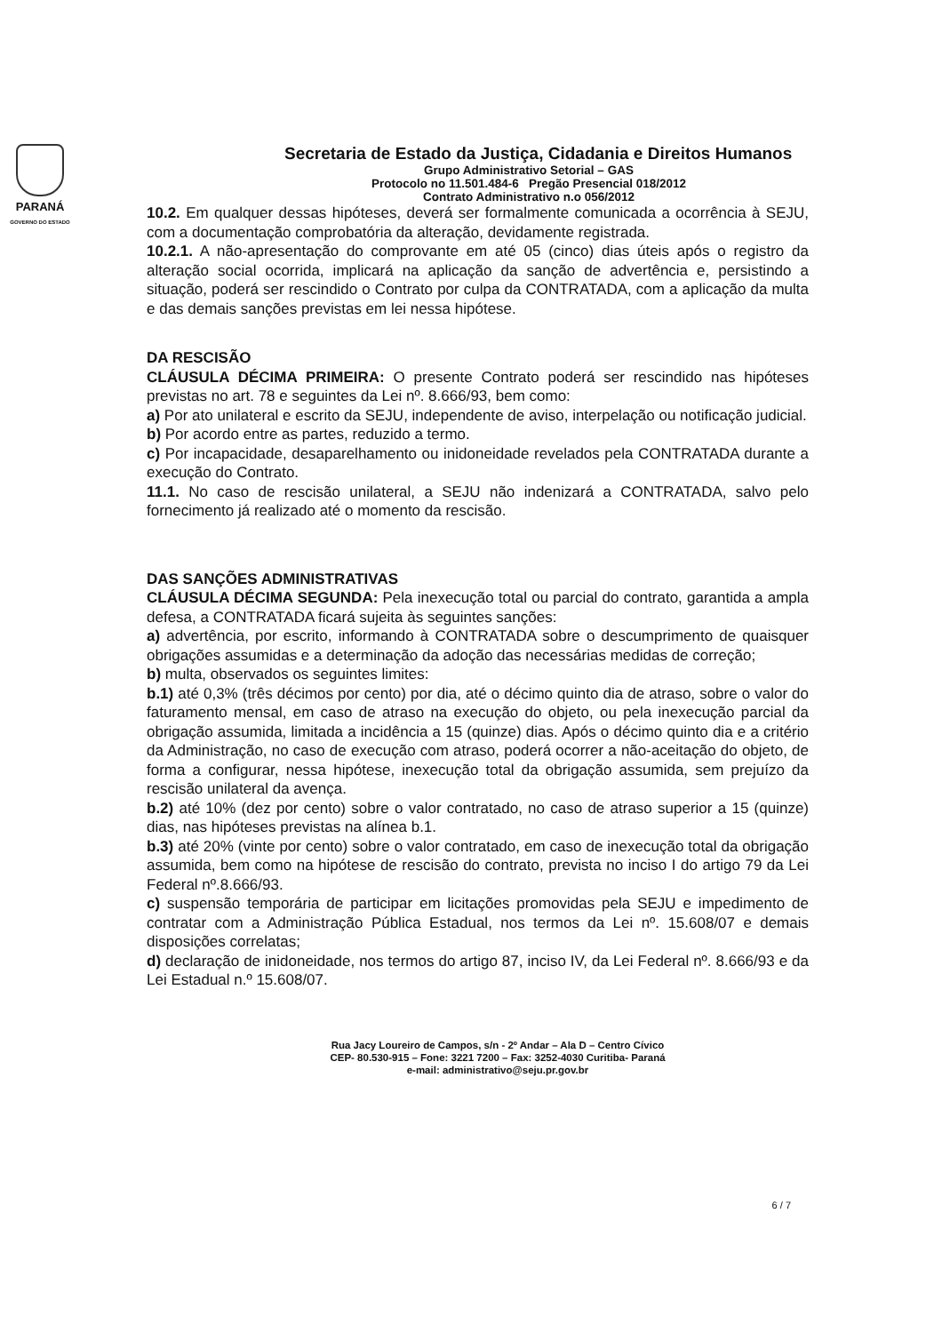PARANÁ
GOVERNO DO ESTADO
Secretaria de Estado da Justiça, Cidadania e Direitos Humanos
Grupo Administrativo Setorial – GAS
Protocolo no 11.501.484-6 Pregão Presencial 018/2012
Contrato Administrativo n.o 056/2012
10.2. Em qualquer dessas hipóteses, deverá ser formalmente comunicada a ocorrência à SEJU, com a documentação comprobatória da alteração, devidamente registrada.
10.2.1. A não-apresentação do comprovante em até 05 (cinco) dias úteis após o registro da alteração social ocorrida, implicará na aplicação da sanção de advertência e, persistindo a situação, poderá ser rescindido o Contrato por culpa da CONTRATADA, com a aplicação da multa e das demais sanções previstas em lei nessa hipótese.
DA RESCISÃO
CLÁUSULA DÉCIMA PRIMEIRA: O presente Contrato poderá ser rescindido nas hipóteses previstas no art. 78 e seguintes da Lei nº. 8.666/93, bem como:
a) Por ato unilateral e escrito da SEJU, independente de aviso, interpelação ou notificação judicial.
b) Por acordo entre as partes, reduzido a termo.
c) Por incapacidade, desaparelhamento ou inidoneidade revelados pela CONTRATADA durante a execução do Contrato.
11.1. No caso de rescisão unilateral, a SEJU não indenizará a CONTRATADA, salvo pelo fornecimento já realizado até o momento da rescisão.
DAS SANÇÕES ADMINISTRATIVAS
CLÁUSULA DÉCIMA SEGUNDA: Pela inexecução total ou parcial do contrato, garantida a ampla defesa, a CONTRATADA ficará sujeita às seguintes sanções:
a) advertência, por escrito, informando à CONTRATADA sobre o descumprimento de quaisquer obrigações assumidas e a determinação da adoção das necessárias medidas de correção;
b) multa, observados os seguintes limites:
b.1) até 0,3% (três décimos por cento) por dia, até o décimo quinto dia de atraso, sobre o valor do faturamento mensal, em caso de atraso na execução do objeto, ou pela inexecução parcial da obrigação assumida, limitada a incidência a 15 (quinze) dias. Após o décimo quinto dia e a critério da Administração, no caso de execução com atraso, poderá ocorrer a não-aceitação do objeto, de forma a configurar, nessa hipótese, inexecução total da obrigação assumida, sem prejuízo da rescisão unilateral da avença.
b.2) até 10% (dez por cento) sobre o valor contratado, no caso de atraso superior a 15 (quinze) dias, nas hipóteses previstas na alínea b.1.
b.3) até 20% (vinte por cento) sobre o valor contratado, em caso de inexecução total da obrigação assumida, bem como na hipótese de rescisão do contrato, prevista no inciso I do artigo 79 da Lei Federal nº.8.666/93.
c) suspensão temporária de participar em licitações promovidas pela SEJU e impedimento de contratar com a Administração Pública Estadual, nos termos da Lei nº. 15.608/07 e demais disposições correlatas;
d) declaração de inidoneidade, nos termos do artigo 87, inciso IV, da Lei Federal nº. 8.666/93 e da Lei Estadual n.º 15.608/07.
Rua Jacy Loureiro de Campos, s/n - 2º Andar – Ala D – Centro Cívico
CEP- 80.530-915 – Fone: 3221 7200 – Fax: 3252-4030 Curitiba- Paraná
e-mail: administrativo@seju.pr.gov.br
6 / 7